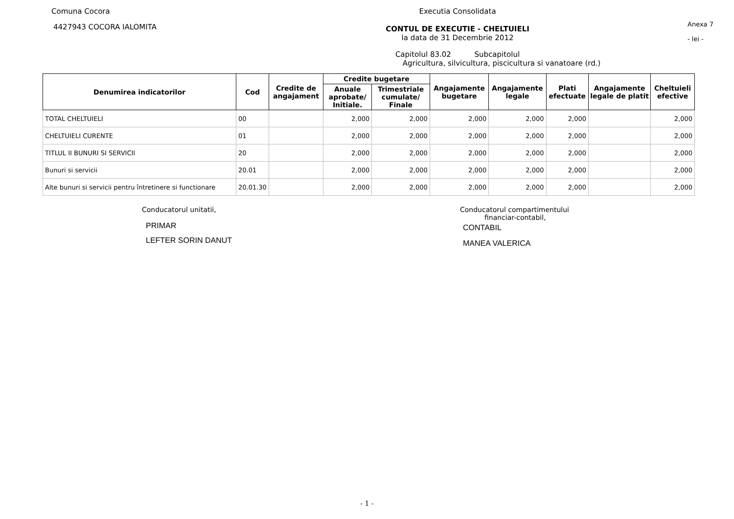Comuna Cocora
4427943 COCORA IALOMITA
Executia Consolidata
CONTUL DE EXECUTIE - CHELTUIELI
la data de 31 Decembrie 2012
Capitolul 83.02 Subcapitolul
Agricultura, silvicultura, piscicultura si vanatoare (rd.)
Anexa 7
- lei -
| Denumirea indicatorilor | Cod | Credite de angajament | Credite bugetare | | Angajamente bugetare | Angajamente legale | Plati efectuate | Angajamente legale de platit | Cheltuieli efective |
| --- | --- | --- | --- | --- | --- | --- | --- | --- | --- |
| | | | Anuale aprobate/ Initiale. | Trimestriale cumulate/ Finale | | | | | |
| TOTAL CHELTUIELI | 00 | | 2,000 | 2,000 | 2,000 | 2,000 | 2,000 | | 2,000 |
| CHELTUIELI CURENTE | 01 | | 2,000 | 2,000 | 2,000 | 2,000 | 2,000 | | 2,000 |
| TITLUL II BUNURI SI SERVICII | 20 | | 2,000 | 2,000 | 2,000 | 2,000 | 2,000 | | 2,000 |
| Bunuri si servicii | 20.01 | | 2,000 | 2,000 | 2,000 | 2,000 | 2,000 | | 2,000 |
| Alte bunuri si servicii pentru întretinere si functionare | 20.01.30 | | 2,000 | 2,000 | 2,000 | 2,000 | 2,000 | | 2,000 |
Conducatorul unitatii,
PRIMAR
LEFTER SORIN DANUT
Conducatorul compartimentului
financiar-contabil,
CONTABIL
MANEA VALERICA
- 1 -